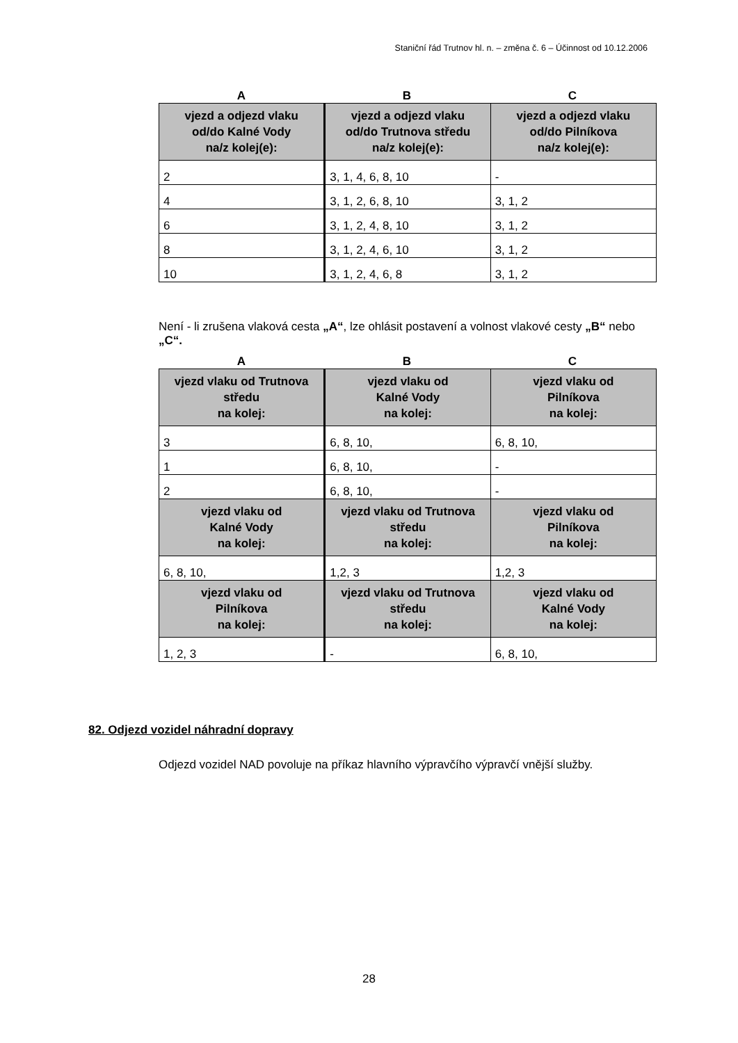Staniční řád Trutnov hl. n. – změna č. 6 – Účinnost od 10.12.2006
A B C
| vjezd a odjezd vlaku od/do Kalné Vody na/z kolej(e): | vjezd a odjezd vlaku od/do Trutnova středu na/z kolej(e): | vjezd a odjezd vlaku od/do Pilníkova na/z kolej(e): |
| --- | --- | --- |
| 2 | 3, 1, 4, 6, 8, 10 | - |
| 4 | 3, 1, 2, 6, 8, 10 | 3, 1, 2 |
| 6 | 3, 1, 2, 4, 8, 10 | 3, 1, 2 |
| 8 | 3, 1, 2, 4, 6, 10 | 3, 1, 2 |
| 10 | 3, 1, 2, 4, 6, 8 | 3, 1, 2 |
Není - li zrušena vlaková cesta „A“, lze ohlásit postavení a volnost vlakové cesty „B“ nebo „C“.
A B C
| vjezd vlaku od Trutnova středu na kolej: | vjezd vlaku od Kalné Vody na kolej: | vjezd vlaku od Pilníkova na kolej: |
| --- | --- | --- |
| 3 | 6, 8, 10, | 6, 8, 10, |
| 1 | 6, 8, 10, | - |
| 2 | 6, 8, 10, | - |
| vjezd vlaku od Kalné Vody na kolej: | vjezd vlaku od Trutnova středu na kolej: | vjezd vlaku od Pilníkova na kolej: |
| 6, 8, 10, | 1,2, 3 | 1,2, 3 |
| vjezd vlaku od Pilníkova na kolej: | vjezd vlaku od Trutnova středu na kolej: | vjezd vlaku od Kalné Vody na kolej: |
| 1, 2, 3 | - | 6, 8, 10, |
82. Odjezd vozidel náhradní dopravy
Odjezd vozidel NAD povoluje na příkaz hlavního výpravčího výpravčí vnější služby.
28